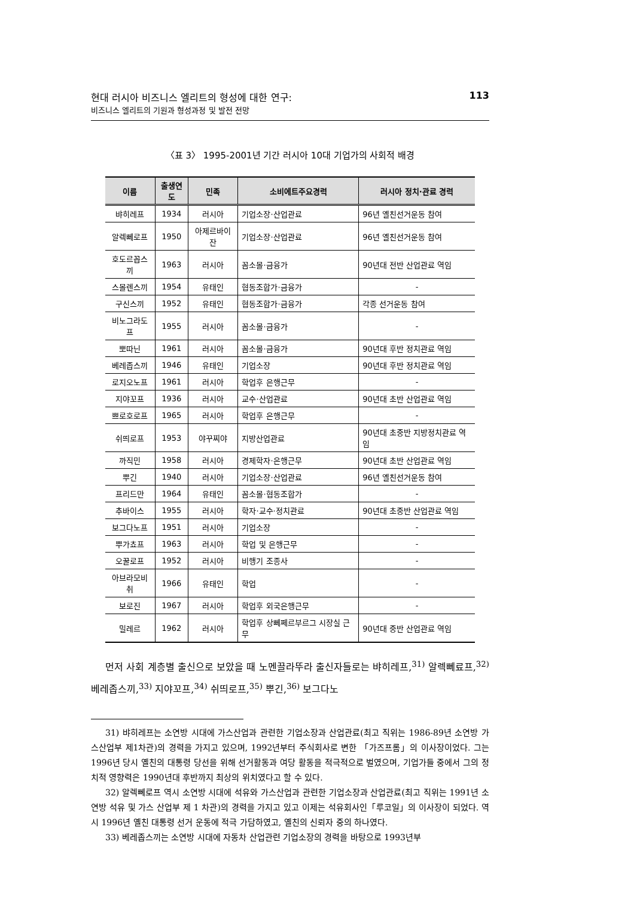현대 러시아 비즈니스 엘리트의 형성에 대한 연구:
비즈니스 엘리트의 기원과 형성과정 및 발전 전망
113
〈표 3〉 1995-2001년 기간 러시아 10대 기업가의 사회적 배경
| 이름 | 출생연도 | 민족 | 소비에트주요경력 | 러시아 정치·관료 경력 |
| --- | --- | --- | --- | --- |
| 뱌히레프 | 1934 | 러시아 | 기업소장·산업관료 | 96년 옐친선거운동 참여 |
| 알렉뻬로프 | 1950 | 아제르바이잔 | 기업소장·산업관료 | 96년 옐친선거운동 참여 |
| 호도르꼽스끼 | 1963 | 러시아 | 꼼소몰·금융가 | 90년대 전반 산업관료 역임 |
| 스몰렌스끼 | 1954 | 유태인 | 협동조합가·금융가 | - |
| 구신스끼 | 1952 | 유태인 | 협동조합가·금융가 | 각종 선거운동 참여 |
| 비노그라도프 | 1955 | 러시아 | 꼼소몰·금융가 | - |
| 뽀따닌 | 1961 | 러시아 | 꼼소몰·금융가 | 90년대 후반 정치관료 역임 |
| 베레좁스끼 | 1946 | 유태인 | 기업소장 | 90년대 후반 정치관료 역임 |
| 로지오노프 | 1961 | 러시아 | 학업후 은행근무 | - |
| 지야꼬프 | 1936 | 러시아 | 교수·산업관료 | 90년대 초반 산업관료 역임 |
| 쁘로호로프 | 1965 | 러시아 | 학업후 은행근무 | - |
| 쉬띄로프 | 1953 | 야꾸찌야 | 지방산업관료 | 90년대 초중반 지방정치관료 역임 |
| 까직민 | 1958 | 러시아 | 경제학자·은행근무 | 90년대 초반 산업관료 역임 |
| 뿌긴 | 1940 | 러시아 | 기업소장·산업관료 | 96년 옐친선거운동 참여 |
| 프리드만 | 1964 | 유태인 | 꼼소몰·협동조합가 | - |
| 추바이스 | 1955 | 러시아 | 학자·교수·정치관료 | 90년대 초중반 산업관료 역임 |
| 보그다노프 | 1951 | 러시아 | 기업소장 | - |
| 뿌가쵸프 | 1963 | 러시아 | 학업 및 은행근무 | - |
| 오꿀로프 | 1952 | 러시아 | 비행기 조종사 | - |
| 아브라모비취 | 1966 | 유태인 | 학업 | - |
| 보로진 | 1967 | 러시아 | 학업후 외국은행근무 | - |
| 밀레르 | 1962 | 러시아 | 학업후 상뻬쩨르부르그 시장실 근무 | 90년대 중반 산업관료 역임 |
먼저 사회 계층별 출신으로 보았을 때 노멘끌라뚜라 출신자들로는 뱌히레프,<sup>31)</sup> 알렉뻬료프,<sup>32)</sup> 베레좁스끼,<sup>33)</sup> 지야꼬프,<sup>34)</sup> 쉬띄로프,<sup>35)</sup> 뿌긴,<sup>36)</sup> 보그다노
31) 뱌히레프는 소연방 시대에 가스산업과 관련한 기업소장과 산업관료(최고 직위는 1986-89년 소연방 가스산업부 제1차관)의 경력을 가지고 있으며, 1992년부터 주식회사로 변한 「가즈프롬」의 이사장이었다. 그는 1996년 당시 옐친의 대통령 당선을 위해 선거활동과 여당 활동을 적극적으로 벌였으며, 기업가들 중에서 그의 정치적 영향력은 1990년대 후반까지 최상의 위치였다고 할 수 있다.
32) 알렉뻬로프 역시 소연방 시대에 석유와 가스산업과 관련한 기업소장과 산업관료(최고 직위는 1991년 소연방 석유 및 가스 산업부 제 1 차관)의 경력을 가지고 있고 이제는 석유회사인「루코일」의 이사장이 되었다. 역시 1996년 옐친 대통령 선거 운동에 적극 가담하였고, 옐친의 신뢰자 중의 하나였다.
33) 베레좁스끼는 소연방 시대에 자동차 산업관련 기업소장의 경력을 바탕으로 1993년부